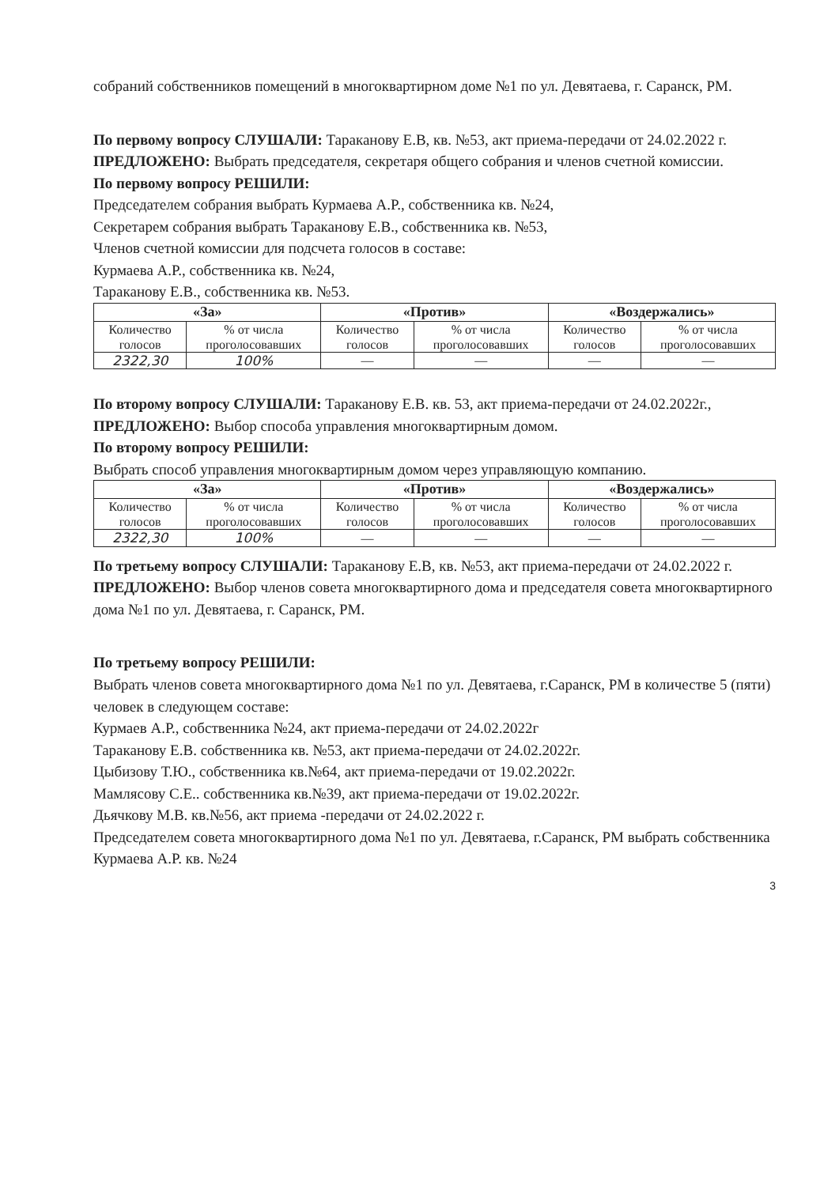собраний собственников помещений в многоквартирном доме №1 по ул. Девятаева, г. Саранск, РМ.
По первому вопросу СЛУШАЛИ: Тараканову Е.В, кв. №53, акт приема-передачи от 24.02.2022 г.
ПРЕДЛОЖЕНО: Выбрать председателя, секретаря общего собрания и членов счетной комиссии.
По первому вопросу РЕШИЛИ:
Председателем собрания выбрать Курмаева А.Р., собственника кв. №24,
Секретарем собрания выбрать Тараканову Е.В., собственника кв. №53,
Членов счетной комиссии для подсчета голосов в составе:
Курмаева А.Р., собственника кв. №24,
Тараканову Е.В., собственника кв. №53.
| «За» | | «Против» | | «Воздержались» | |
| --- | --- | --- | --- | --- | --- |
| Количество голосов | % от числа проголосовавших | Количество голосов | % от числа проголосовавших | Количество голосов | % от числа проголосовавших |
| 2322,30 | 100% | — | — | — | — |
По второму вопросу СЛУШАЛИ: Тараканову Е.В. кв. 53, акт приема-передачи от 24.02.2022г.,
ПРЕДЛОЖЕНО: Выбор способа управления многоквартирным домом.
По второму вопросу РЕШИЛИ:
Выбрать способ управления многоквартирным домом через управляющую компанию.
| «За» | | «Против» | | «Воздержались» | |
| --- | --- | --- | --- | --- | --- |
| Количество голосов | % от числа проголосовавших | Количество голосов | % от числа проголосовавших | Количество голосов | % от числа проголосовавших |
| 2322,30 | 100% | — | — | — | — |
По третьему вопросу СЛУШАЛИ: Тараканову Е.В, кв. №53, акт приема-передачи от 24.02.2022 г.
ПРЕДЛОЖЕНО: Выбор членов совета многоквартирного дома и председателя совета многоквартирного дома №1 по ул. Девятаева, г. Саранск, РМ.
По третьему вопросу РЕШИЛИ:
Выбрать членов совета многоквартирного дома №1 по ул. Девятаева, г.Саранск, РМ в количестве 5 (пяти) человек в следующем составе:
Курмаев А.Р., собственника №24, акт приема-передачи от 24.02.2022г
Тараканову Е.В. собственника кв. №53, акт приема-передачи от 24.02.2022г.
Цыбизову Т.Ю., собственника кв.№64, акт приема-передачи от 19.02.2022г.
Мамлясову С.Е.. собственника кв.№39, акт приема-передачи от 19.02.2022г.
Дьячкову М.В. кв.№56, акт приема -передачи от 24.02.2022 г.
Председателем совета многоквартирного дома №1 по ул. Девятаева, г.Саранск, РМ выбрать собственника Курмаева А.Р. кв. №24
3